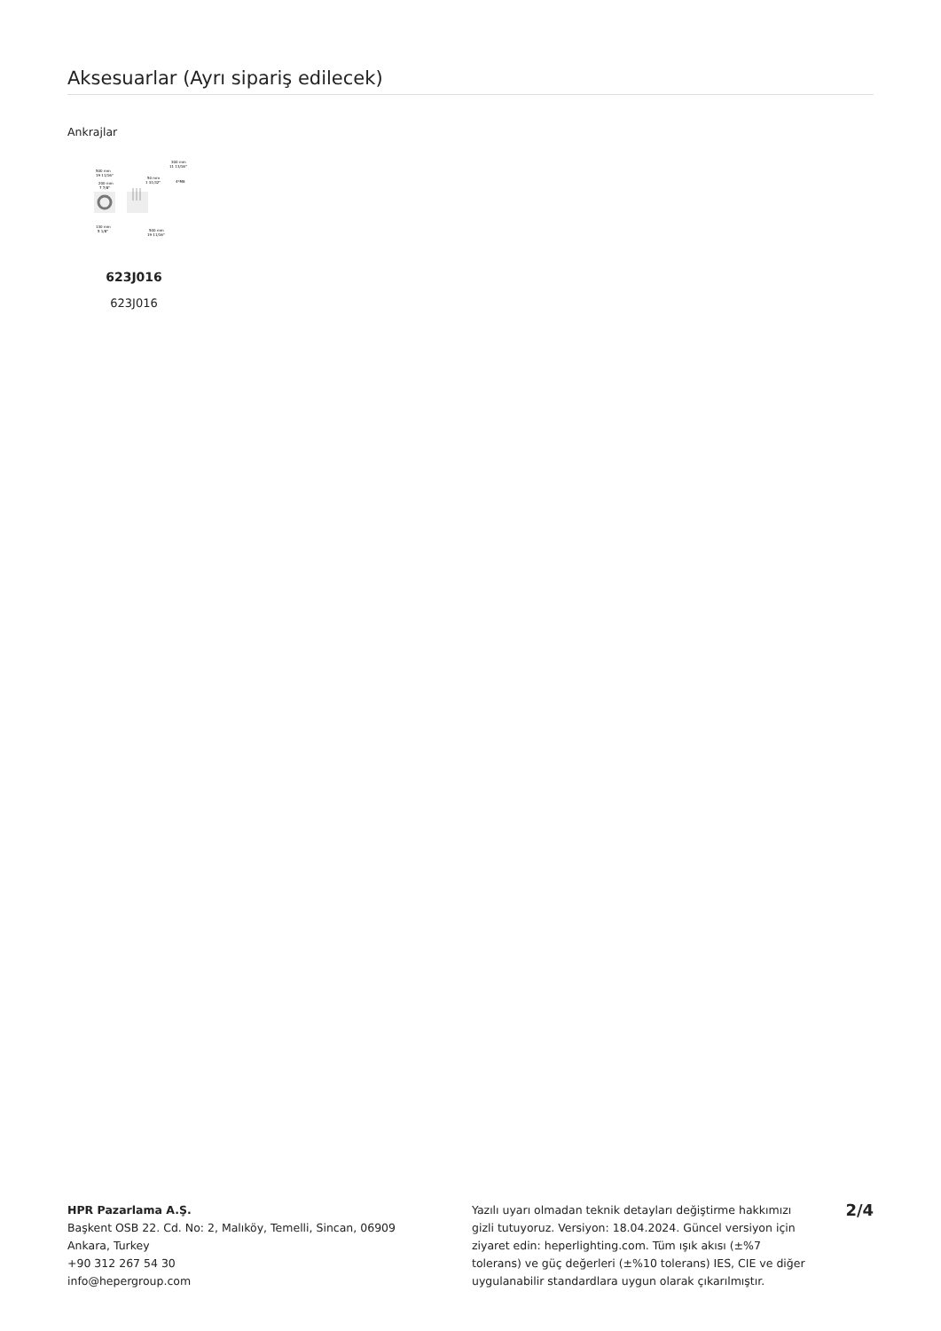Aksesuarlar (Ayrı sipariş edilecek)
Ankrajlar
500 mm
19 11/16"
200 mm
7 7/8"
50 mm
1 31/32"
300 mm
11 13/16"
4*M8
130 mm
5 1/8"
500 mm
19 11/16"
623J016
623J016
HPR Pazarlama A.Ş.
Başkent OSB 22. Cd. No: 2, Malıköy, Temelli, Sincan, 06909
Ankara, Turkey
+90 312 267 54 30
info@hepergroup.com
Yazılı uyarı olmadan teknik detayları değiştirme hakkımızı gizli tutuyoruz. Versiyon: 18.04.2024. Güncel versiyon için ziyaret edin: heperlighting.com. Tüm ışık akısı (±%7 tolerans) ve güç değerleri (±%10 tolerans) IES, CIE ve diğer uygulanabilir standardlara uygun olarak çıkarılmıştır.
2/4